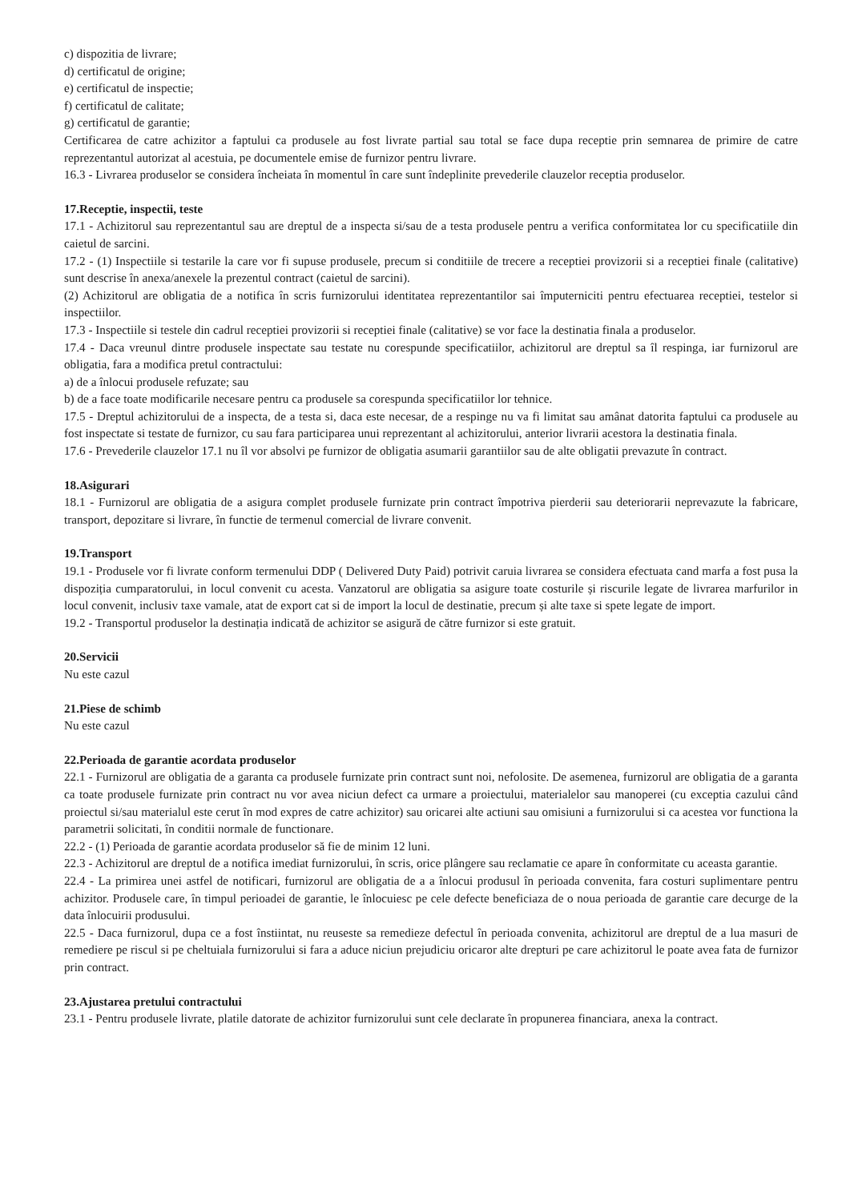c) dispozitia de livrare;
d) certificatul de origine;
e) certificatul de inspectie;
f) certificatul de calitate;
g) certificatul de garantie;
Certificarea de catre achizitor a faptului ca produsele au fost livrate partial sau total se face dupa receptie prin semnarea de primire de catre reprezentantul autorizat al acestuia, pe documentele emise de furnizor pentru livrare.
16.3 - Livrarea produselor se considera încheiata în momentul în care sunt îndeplinite prevederile clauzelor receptia produselor.
17.Receptie, inspectii, teste
17.1 - Achizitorul sau reprezentantul sau are dreptul de a inspecta si/sau de a testa produsele pentru a verifica conformitatea lor cu specificatiile din caietul de sarcini.
17.2 - (1) Inspectiile si testarile la care vor fi supuse produsele, precum si conditiile de trecere a receptiei provizorii si a receptiei finale (calitative) sunt descrise în anexa/anexele la prezentul contract (caietul de sarcini).
(2) Achizitorul are obligatia de a notifica în scris furnizorului identitatea reprezentantilor sai împuterniciti pentru efectuarea receptiei, testelor si inspectiilor.
17.3 - Inspectiile si testele din cadrul receptiei provizorii si receptiei finale (calitative) se vor face la destinatia finala a produselor.
17.4 - Daca vreunul dintre produsele inspectate sau testate nu corespunde specificatiilor, achizitorul are dreptul sa îl respinga, iar furnizorul are obligatia, fara a modifica pretul contractului:
a) de a înlocui produsele refuzate; sau
b) de a face toate modificarile necesare pentru ca produsele sa corespunda specificatiilor lor tehnice.
17.5 - Dreptul achizitorului de a inspecta, de a testa si, daca este necesar, de a respinge nu va fi limitat sau amânat datorita faptului ca produsele au fost inspectate si testate de furnizor, cu sau fara participarea unui reprezentant al achizitorului, anterior livrarii acestora la destinatia finala.
17.6 - Prevederile clauzelor 17.1 nu îl vor absolvi pe furnizor de obligatia asumarii garantiilor sau de alte obligatii prevazute în contract.
18.Asigurari
18.1 - Furnizorul are obligatia de a asigura complet produsele furnizate prin contract împotriva pierderii sau deteriorarii neprevazute la fabricare, transport, depozitare si livrare, în functie de termenul comercial de livrare convenit.
19.Transport
19.1 - Produsele vor fi livrate conform termenului DDP ( Delivered Duty Paid) potrivit caruia livrarea se considera efectuata cand marfa a fost pusa la dispoziția cumparatorului, in locul convenit cu acesta. Vanzatorul are obligatia sa asigure toate costurile și riscurile legate de livrarea marfurilor in locul convenit, inclusiv taxe vamale, atat de export cat si de import la locul de destinatie, precum și alte taxe si spete legate de import.
19.2 - Transportul produselor la destinația indicată de achizitor se asigură de către furnizor si este gratuit.
20.Servicii
Nu este cazul
21.Piese de schimb
Nu este cazul
22.Perioada de garantie acordata produselor
22.1 - Furnizorul are obligatia de a garanta ca produsele furnizate prin contract sunt noi, nefolosite. De asemenea, furnizorul are obligatia de a garanta ca toate produsele furnizate prin contract nu vor avea niciun defect ca urmare a proiectului, materialelor sau manoperei (cu exceptia cazului când proiectul si/sau materialul este cerut în mod expres de catre achizitor) sau oricarei alte actiuni sau omisiuni a furnizorului si ca acestea vor functiona la parametrii solicitati, în conditii normale de functionare.
22.2 - (1) Perioada de garantie acordata produselor să fie de minim 12 luni.
22.3 - Achizitorul are dreptul de a notifica imediat furnizorului, în scris, orice plângere sau reclamatie ce apare în conformitate cu aceasta garantie.
22.4 - La primirea unei astfel de notificari, furnizorul are obligatia de a a înlocui produsul în perioada convenita, fara costuri suplimentare pentru achizitor. Produsele care, în timpul perioadei de garantie, le înlocuiesc pe cele defecte beneficiaza de o noua perioada de garantie care decurge de la data înlocuirii produsului.
22.5 - Daca furnizorul, dupa ce a fost înstiintat, nu reuseste sa remedieze defectul în perioada convenita, achizitorul are dreptul de a lua masuri de remediere pe riscul si pe cheltuiala furnizorului si fara a aduce niciun prejudiciu oricaror alte drepturi pe care achizitorul le poate avea fata de furnizor prin contract.
23.Ajustarea pretului contractului
23.1 - Pentru produsele livrate, platile datorate de achizitor furnizorului sunt cele declarate în propunerea financiara, anexa la contract.